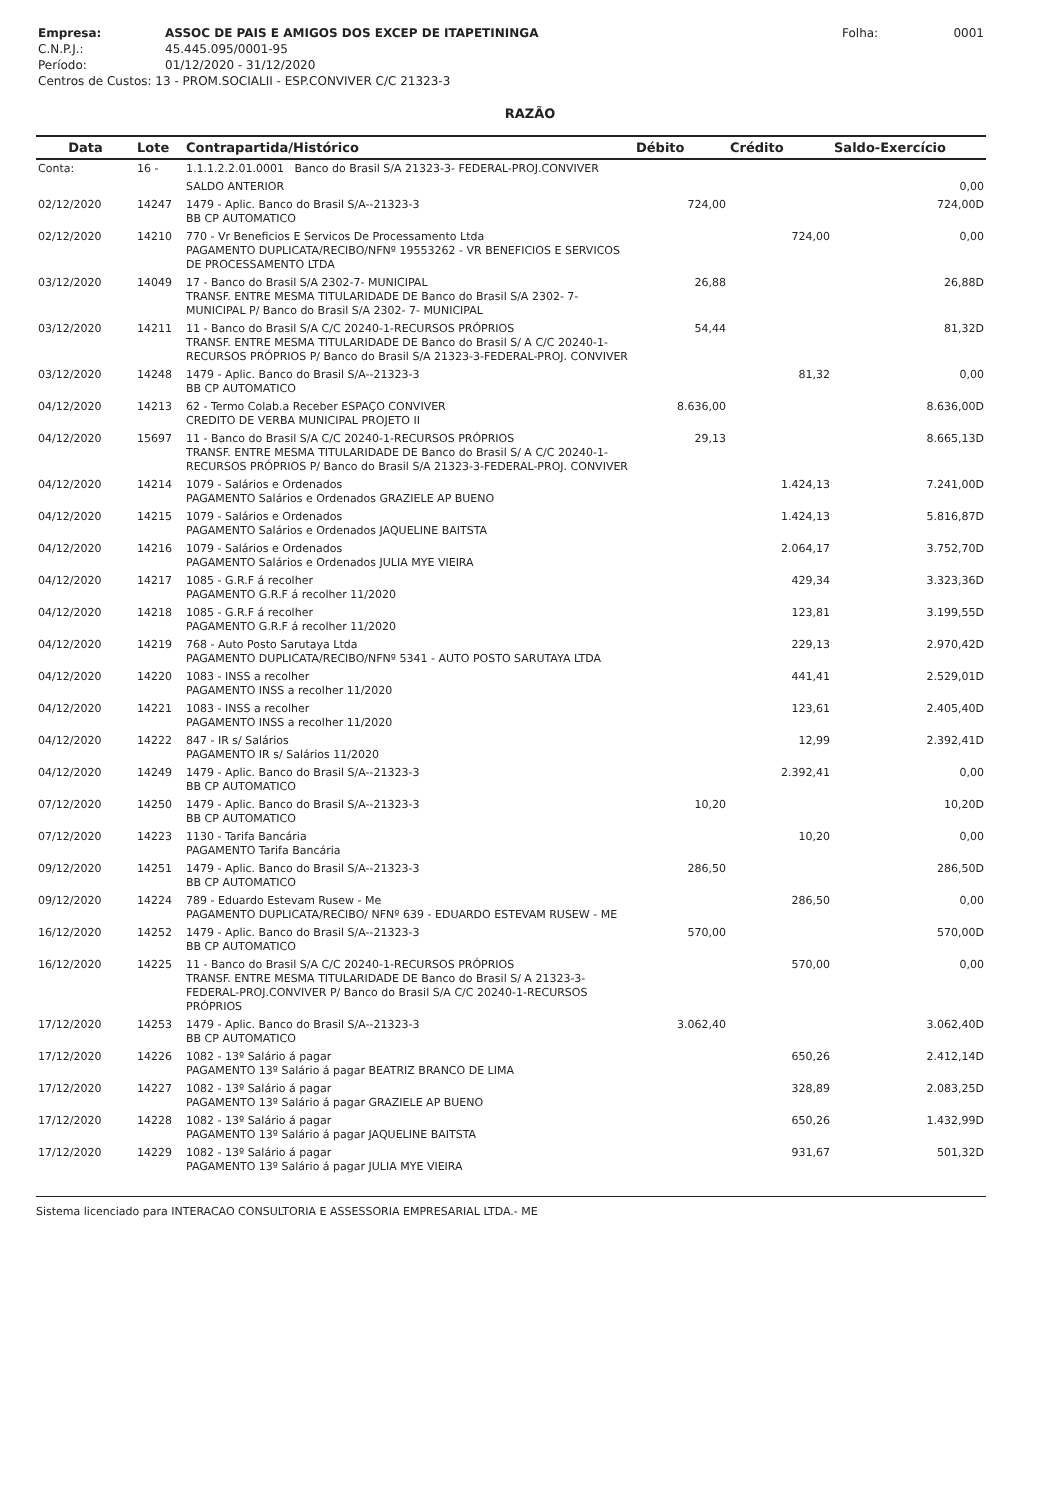| Empresa: | ASSOC DE PAIS E AMIGOS DOS EXCEP DE ITAPETININGA | Folha: | 0001 |
| C.N.P.J.: | 45.445.095/0001-95 | | |
| Período: | 01/12/2020 - 31/12/2020 | | |
| Centros de Custos: 13 - PROM.SOCIALII - ESP.CONVIVER C/C 21323-3 | | | |
RAZÃO
| Data | Lote | Contrapartida/Histórico | Débito | Crédito | Saldo-Exercício |
| --- | --- | --- | --- | --- | --- |
| Conta: | 16 - | 1.1.1.2.2.01.0001 Banco do Brasil S/A 21323-3- FEDERAL-PROJ.CONVIVER | | | |
| | | SALDO ANTERIOR | | | 0,00 |
| 02/12/2020 | 14247 | 1479 - Aplic. Banco do Brasil S/A--21323-3 BB CP AUTOMATICO | 724,00 | | 724,00D |
| 02/12/2020 | 14210 | 770 - Vr Beneficios E Servicos De Processamento Ltda PAGAMENTO DUPLICATA/RECIBO/NFNº 19553262 - VR BENEFICIOS E SERVICOS DE PROCESSAMENTO LTDA | | 724,00 | 0,00 |
| 03/12/2020 | 14049 | 17 - Banco do Brasil S/A 2302-7- MUNICIPAL TRANSF. ENTRE MESMA TITULARIDADE DE Banco do Brasil S/A 2302- 7- MUNICIPAL P/ Banco do Brasil S/A 2302- 7- MUNICIPAL | 26,88 | | 26,88D |
| 03/12/2020 | 14211 | 11 - Banco do Brasil S/A C/C 20240-1-RECURSOS PRÓPRIOS TRANSF. ENTRE MESMA TITULARIDADE DE Banco do Brasil S/ A C/C 20240-1-RECURSOS PRÓPRIOS P/ Banco do Brasil S/A 21323-3-FEDERAL-PROJ. CONVIVER | 54,44 | | 81,32D |
| 03/12/2020 | 14248 | 1479 - Aplic. Banco do Brasil S/A--21323-3 BB CP AUTOMATICO | | 81,32 | 0,00 |
| 04/12/2020 | 14213 | 62 - Termo Colab.a Receber ESPAÇO CONVIVER CREDITO DE VERBA MUNICIPAL PROJETO II | 8.636,00 | | 8.636,00D |
| 04/12/2020 | 15697 | 11 - Banco do Brasil S/A C/C 20240-1-RECURSOS PRÓPRIOS TRANSF. ENTRE MESMA TITULARIDADE DE Banco do Brasil S/ A C/C 20240-1-RECURSOS PRÓPRIOS P/ Banco do Brasil S/A 21323-3-FEDERAL-PROJ. CONVIVER | 29,13 | | 8.665,13D |
| 04/12/2020 | 14214 | 1079 - Salários e Ordenados PAGAMENTO Salários e Ordenados GRAZIELE AP BUENO | | 1.424,13 | 7.241,00D |
| 04/12/2020 | 14215 | 1079 - Salários e Ordenados PAGAMENTO Salários e Ordenados JAQUELINE BAITSTA | | 1.424,13 | 5.816,87D |
| 04/12/2020 | 14216 | 1079 - Salários e Ordenados PAGAMENTO Salários e Ordenados JULIA MYE VIEIRA | | 2.064,17 | 3.752,70D |
| 04/12/2020 | 14217 | 1085 - G.R.F á recolher PAGAMENTO G.R.F á recolher 11/2020 | | 429,34 | 3.323,36D |
| 04/12/2020 | 14218 | 1085 - G.R.F á recolher PAGAMENTO G.R.F á recolher 11/2020 | | 123,81 | 3.199,55D |
| 04/12/2020 | 14219 | 768 - Auto Posto Sarutaya Ltda PAGAMENTO DUPLICATA/RECIBO/NFNº 5341 - AUTO POSTO SARUTAYA LTDA | | 229,13 | 2.970,42D |
| 04/12/2020 | 14220 | 1083 - INSS a recolher PAGAMENTO INSS a recolher 11/2020 | | 441,41 | 2.529,01D |
| 04/12/2020 | 14221 | 1083 - INSS a recolher PAGAMENTO INSS a recolher 11/2020 | | 123,61 | 2.405,40D |
| 04/12/2020 | 14222 | 847 - IR s/ Salários PAGAMENTO IR s/ Salários 11/2020 | | 12,99 | 2.392,41D |
| 04/12/2020 | 14249 | 1479 - Aplic. Banco do Brasil S/A--21323-3 BB CP AUTOMATICO | | 2.392,41 | 0,00 |
| 07/12/2020 | 14250 | 1479 - Aplic. Banco do Brasil S/A--21323-3 BB CP AUTOMATICO | 10,20 | | 10,20D |
| 07/12/2020 | 14223 | 1130 - Tarifa Bancária PAGAMENTO Tarifa Bancária | | 10,20 | 0,00 |
| 09/12/2020 | 14251 | 1479 - Aplic. Banco do Brasil S/A--21323-3 BB CP AUTOMATICO | 286,50 | | 286,50D |
| 09/12/2020 | 14224 | 789 - Eduardo Estevam Rusew - Me PAGAMENTO DUPLICATA/RECIBO/ NFNº 639 - EDUARDO ESTEVAM RUSEW - ME | | 286,50 | 0,00 |
| 16/12/2020 | 14252 | 1479 - Aplic. Banco do Brasil S/A--21323-3 BB CP AUTOMATICO | 570,00 | | 570,00D |
| 16/12/2020 | 14225 | 11 - Banco do Brasil S/A C/C 20240-1-RECURSOS PRÓPRIOS TRANSF. ENTRE MESMA TITULARIDADE DE Banco do Brasil S/ A 21323-3-FEDERAL-PROJ.CONVIVER P/ Banco do Brasil S/A C/C 20240-1-RECURSOS PRÓPRIOS | | 570,00 | 0,00 |
| 17/12/2020 | 14253 | 1479 - Aplic. Banco do Brasil S/A--21323-3 BB CP AUTOMATICO | 3.062,40 | | 3.062,40D |
| 17/12/2020 | 14226 | 1082 - 13º Salário á pagar PAGAMENTO 13º Salário á pagar BEATRIZ BRANCO DE LIMA | | 650,26 | 2.412,14D |
| 17/12/2020 | 14227 | 1082 - 13º Salário á pagar PAGAMENTO 13º Salário á pagar GRAZIELE AP BUENO | | 328,89 | 2.083,25D |
| 17/12/2020 | 14228 | 1082 - 13º Salário á pagar PAGAMENTO 13º Salário á pagar JAQUELINE BAITSTA | | 650,26 | 1.432,99D |
| 17/12/2020 | 14229 | 1082 - 13º Salário á pagar PAGAMENTO 13º Salário á pagar JULIA MYE VIEIRA | | 931,67 | 501,32D |
Sistema licenciado para INTERACAO CONSULTORIA E ASSESSORIA EMPRESARIAL LTDA.- ME